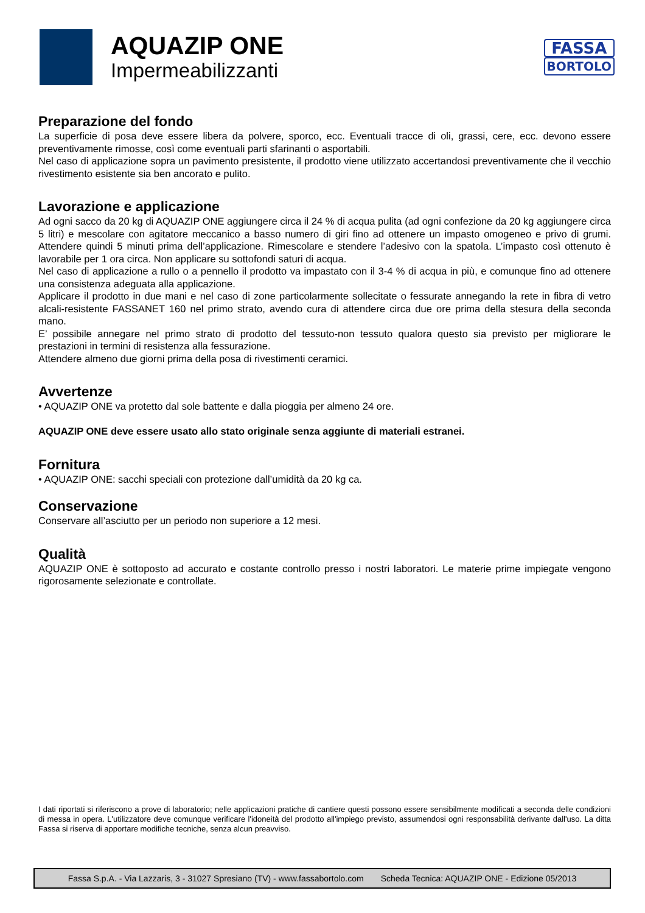AQUAZIP ONE
Impermeabilizzanti
FASSA
BORTOLO
Preparazione del fondo
La superficie di posa deve essere libera da polvere, sporco, ecc. Eventuali tracce di oli, grassi, cere, ecc. devono essere preventivamente rimosse, così come eventuali parti sfarinanti o asportabili.
Nel caso di applicazione sopra un pavimento presistente, il prodotto viene utilizzato accertandosi preventivamente che il vecchio rivestimento esistente sia ben ancorato e pulito.
Lavorazione e applicazione
Ad ogni sacco da 20 kg di AQUAZIP ONE aggiungere circa il 24 % di acqua pulita (ad ogni confezione da 20 kg aggiungere circa 5 litri) e mescolare con agitatore meccanico a basso numero di giri fino ad ottenere un impasto omogeneo e privo di grumi. Attendere quindi 5 minuti prima dell’applicazione. Rimescolare e stendere l’adesivo con la spatola. L’impasto così ottenuto è lavorabile per 1 ora circa. Non applicare su sottofondi saturi di acqua.
Nel caso di applicazione a rullo o a pennello il prodotto va impastato con il 3-4 % di acqua in più, e comunque fino ad ottenere una consistenza adeguata alla applicazione.
Applicare il prodotto in due mani e nel caso di zone particolarmente sollecitate o fessurate annegando la rete in fibra di vetro alcali-resistente FASSANET 160 nel primo strato, avendo cura di attendere circa due ore prima della stesura della seconda mano.
E’ possibile annegare nel primo strato di prodotto del tessuto-non tessuto qualora questo sia previsto per migliorare le prestazioni in termini di resistenza alla fessurazione.
Attendere almeno due giorni prima della posa di rivestimenti ceramici.
Avvertenze
• AQUAZIP ONE va protetto dal sole battente e dalla pioggia per almeno 24 ore.
AQUAZIP ONE deve essere usato allo stato originale senza aggiunte di materiali estranei.
Fornitura
• AQUAZIP ONE: sacchi speciali con protezione dall’umidità da 20 kg ca.
Conservazione
Conservare all’asciutto per un periodo non superiore a 12 mesi.
Qualità
AQUAZIP ONE è sottoposto ad accurato e costante controllo presso i nostri laboratori. Le materie prime impiegate vengono rigorosamente selezionate e controllate.
I dati riportati si riferiscono a prove di laboratorio; nelle applicazioni pratiche di cantiere questi possono essere sensibilmente modificati a seconda delle condizioni di messa in opera. L'utilizzatore deve comunque verificare l'idoneità del prodotto all'impiego previsto, assumendosi ogni responsabilità derivante dall'uso. La ditta Fassa si riserva di apportare modifiche tecniche, senza alcun preavviso.
Fassa S.p.A. - Via Lazzaris, 3 - 31027 Spresiano (TV) - www.fassabortolo.com Scheda Tecnica: AQUAZIP ONE - Edizione 05/2013